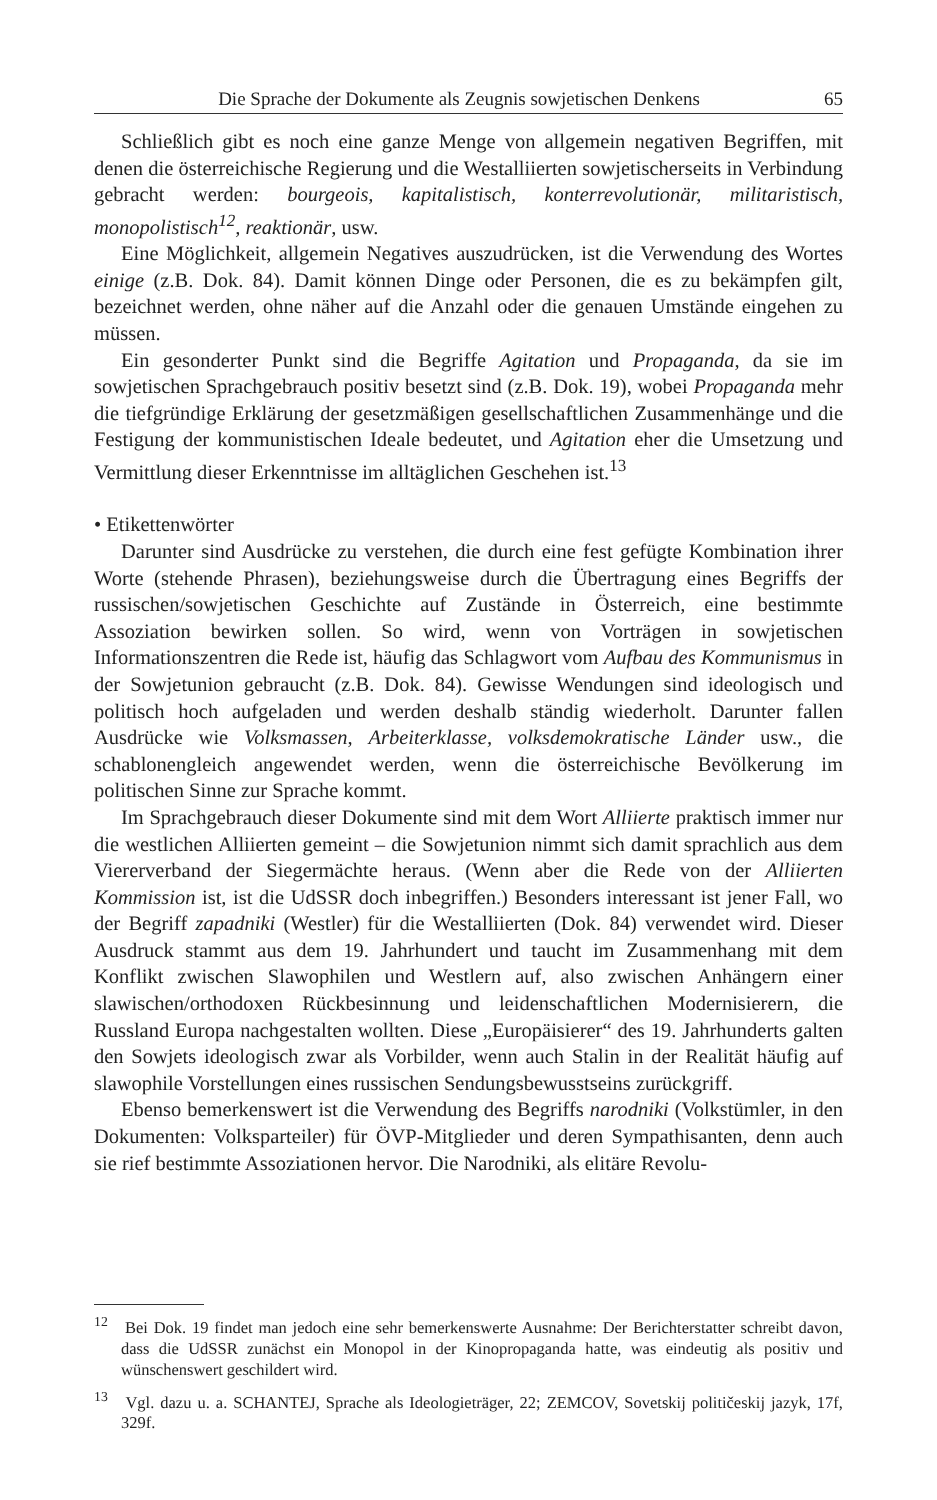Die Sprache der Dokumente als Zeugnis sowjetischen Denkens 65
Schließlich gibt es noch eine ganze Menge von allgemein negativen Begriffen, mit denen die österreichische Regierung und die Westalliierten sowjetischerseits in Verbindung gebracht werden: bourgeois, kapitalistisch, konterrevolutionär, militaristisch, monopolistisch<sup>12</sup>, reaktionär, usw.
Eine Möglichkeit, allgemein Negatives auszudrücken, ist die Verwendung des Wortes einige (z.B. Dok. 84). Damit können Dinge oder Personen, die es zu bekämpfen gilt, bezeichnet werden, ohne näher auf die Anzahl oder die genauen Umstände eingehen zu müssen.
Ein gesonderter Punkt sind die Begriffe Agitation und Propaganda, da sie im sowjetischen Sprachgebrauch positiv besetzt sind (z.B. Dok. 19), wobei Propaganda mehr die tiefgründige Erklärung der gesetzmäßigen gesellschaftlichen Zusammenhänge und die Festigung der kommunistischen Ideale bedeutet, und Agitation eher die Umsetzung und Vermittlung dieser Erkenntnisse im alltäglichen Geschehen ist.<sup>13</sup>
• Etikettenwörter
Darunter sind Ausdrücke zu verstehen, die durch eine fest gefügte Kombination ihrer Worte (stehende Phrasen), beziehungsweise durch die Übertragung eines Begriffs der russischen/sowjetischen Geschichte auf Zustände in Österreich, eine bestimmte Assoziation bewirken sollen. So wird, wenn von Vorträgen in sowjetischen Informationszentren die Rede ist, häufig das Schlagwort vom Aufbau des Kommunismus in der Sowjetunion gebraucht (z.B. Dok. 84). Gewisse Wendungen sind ideologisch und politisch hoch aufgeladen und werden deshalb ständig wiederholt. Darunter fallen Ausdrücke wie Volksmassen, Arbeiterklasse, volksdemokratische Länder usw., die schablonengleich angewendet werden, wenn die österreichische Bevölkerung im politischen Sinne zur Sprache kommt.
Im Sprachgebrauch dieser Dokumente sind mit dem Wort Alliierte praktisch immer nur die westlichen Alliierten gemeint – die Sowjetunion nimmt sich damit sprachlich aus dem Viererverband der Siegermächte heraus. (Wenn aber die Rede von der Alliierten Kommission ist, ist die UdSSR doch inbegriffen.) Besonders interessant ist jener Fall, wo der Begriff zapadniki (Westler) für die Westalliierten (Dok. 84) verwendet wird. Dieser Ausdruck stammt aus dem 19. Jahrhundert und taucht im Zusammenhang mit dem Konflikt zwischen Slawophilen und Westlern auf, also zwischen Anhängern einer slawischen/orthodoxen Rückbesinnung und leidenschaftlichen Modernisierern, die Russland Europa nachgestalten wollten. Diese „Europäisierer“ des 19. Jahrhunderts galten den Sowjets ideologisch zwar als Vorbilder, wenn auch Stalin in der Realität häufig auf slawophile Vorstellungen eines russischen Sendungsbewusstseins zurückgriff.
Ebenso bemerkenswert ist die Verwendung des Begriffs narodniki (Volkstümler, in den Dokumenten: Volksparteiler) für ÖVP-Mitglieder und deren Sympathisanten, denn auch sie rief bestimmte Assoziationen hervor. Die Narodniki, als elitäre Revolu-
<sup>12</sup> Bei Dok. 19 findet man jedoch eine sehr bemerkenswerte Ausnahme: Der Berichterstatter schreibt davon, dass die UdSSR zunächst ein Monopol in der Kinopropaganda hatte, was eindeutig als positiv und wünschenswert geschildert wird.
<sup>13</sup> Vgl. dazu u. a. SCHANTEJ, Sprache als Ideologieträger, 22; ZEMCOV, Sovetskij političeskij jazyk, 17f, 329f.